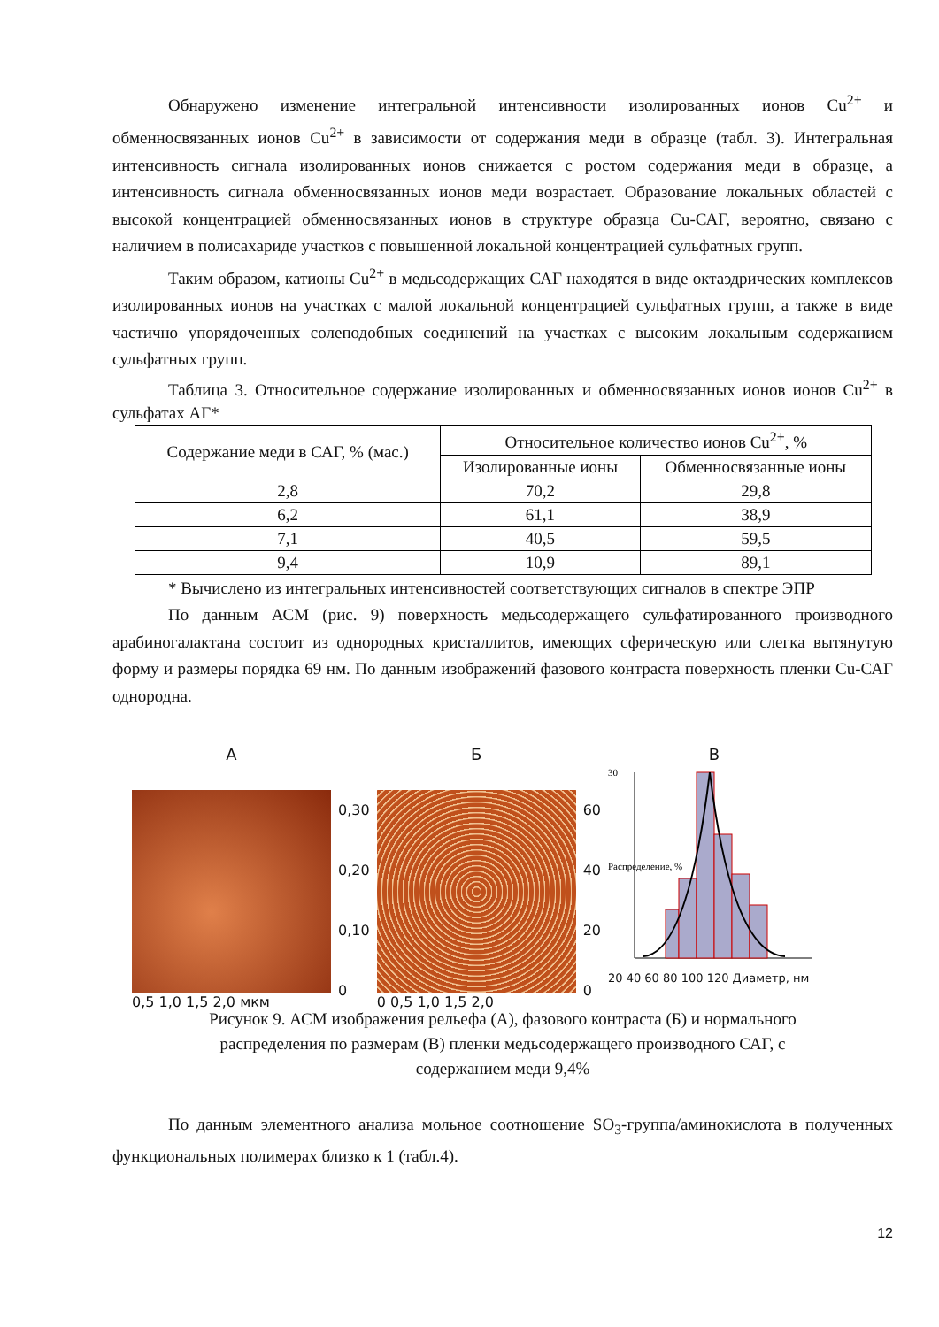Обнаружено изменение интегральной интенсивности изолированных ионов Cu<sup>2+</sup> и обменносвязанных ионов Cu<sup>2+</sup> в зависимости от содержания меди в образце (табл. 3). Интегральная интенсивность сигнала изолированных ионов снижается с ростом содержания меди в образце, а интенсивность сигнала обменносвязанных ионов меди возрастает. Образование локальных областей с высокой концентрацией обменносвязанных ионов в структуре образца Cu-САГ, вероятно, связано с наличием в полисахариде участков с повышенной локальной концентрацией сульфатных групп.
Таким образом, катионы Cu<sup>2+</sup> в медьсодержащих САГ находятся в виде октаэдрических комплексов изолированных ионов на участках с малой локальной концентрацией сульфатных групп, а также в виде частично упорядоченных солеподобных соединений на участках с высоким локальным содержанием сульфатных групп.
Таблица 3. Относительное содержание изолированных и обменносвязанных ионов ионов Cu<sup>2+</sup> в сульфатах АГ*
| Содержание меди в САГ, % (мас.) | Относительное количество ионов Cu<sup>2+</sup>, % | |
| --- | --- | --- |
| | Изолированные ионы | Обменносвязанные ионы |
| 2,8 | 70,2 | 29,8 |
| 6,2 | 61,1 | 38,9 |
| 7,1 | 40,5 | 59,5 |
| 9,4 | 10,9 | 89,1 |
* Вычислено из интегральных интенсивностей соответствующих сигналов в спектре ЭПР
По данным АСМ (рис. 9) поверхность медьсодержащего сульфатированного производного арабиногалактана состоит из однородных кристаллитов, имеющих сферическую или слегка вытянутую форму и размеры порядка 69 нм. По данным изображений фазового контраста поверхность пленки Cu-САГ однородна.
А
0,5 1,0 1,5 2,0 мкм
0,30
0,20
0,10
0
Б
0 0,5 1,0 1,5 2,0
60
40
20
0
В
30
Распределение, %
20 40 60 80 100 120 Диаметр, нм
Рисунок 9. АСМ изображения рельефа (А), фазового контраста (Б) и нормального
распределения по размерам (В) пленки медьсодержащего производного САГ, с
содержанием меди 9,4%
По данным элементного анализа мольное соотношение SO<sub>3</sub>-группа/аминокислота в полученных функциональных полимерах близко к 1 (табл.4).
12